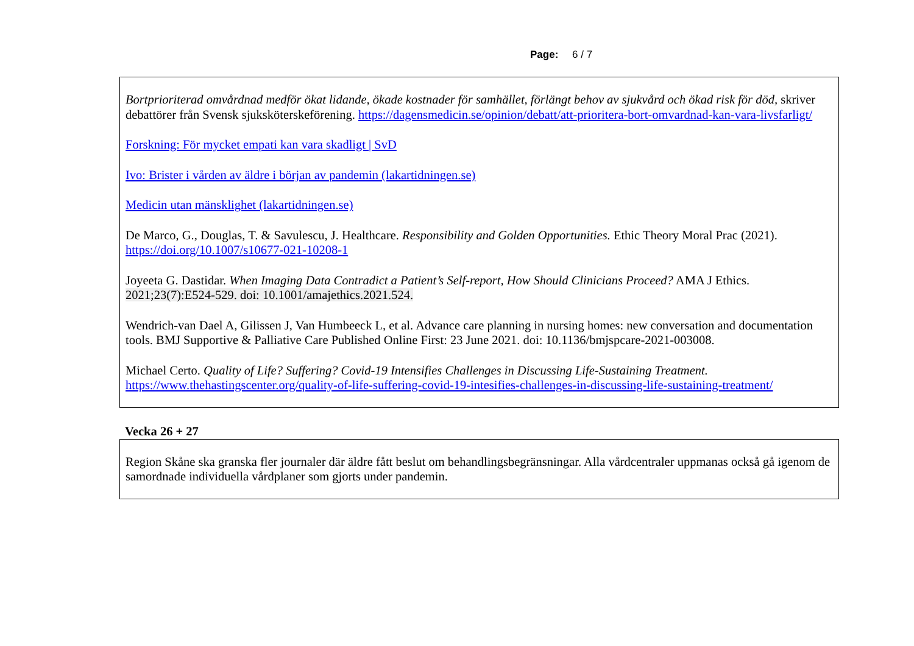Page: 6 / 7
Bortprioriterad omvårdnad medför ökat lidande, ökade kostnader för samhället, förlängt behov av sjukvård och ökad risk för död, skriver debattörer från Svensk sjuksköterskeförening. https://dagensmedicin.se/opinion/debatt/att-prioritera-bort-omvardnad-kan-vara-livsfarligt/
Forskning: För mycket empati kan vara skadligt | SvD
Ivo: Brister i vården av äldre i början av pandemin (lakartidningen.se)
Medicin utan mänsklighet (lakartidningen.se)
De Marco, G., Douglas, T. & Savulescu, J. Healthcare. Responsibility and Golden Opportunities. Ethic Theory Moral Prac (2021). https://doi.org/10.1007/s10677-021-10208-1
Joyeeta G. Dastidar. When Imaging Data Contradict a Patient’s Self-report, How Should Clinicians Proceed? AMA J Ethics. 2021;23(7):E524-529. doi: 10.1001/amajethics.2021.524.
Wendrich-van Dael A, Gilissen J, Van Humbeeck L, et al. Advance care planning in nursing homes: new conversation and documentation tools. BMJ Supportive & Palliative Care Published Online First: 23 June 2021. doi: 10.1136/bmjspcare-2021-003008.
Michael Certo. Quality of Life? Suffering? Covid-19 Intensifies Challenges in Discussing Life-Sustaining Treatment. https://www.thehastingscenter.org/quality-of-life-suffering-covid-19-intesifies-challenges-in-discussing-life-sustaining-treatment/
Vecka 26 + 27
Region Skåne ska granska fler journaler där äldre fått beslut om behandlingsbegränsningar. Alla vårdcentraler uppmanas också gå igenom de samordnade individuella vårdplaner som gjorts under pandemin.